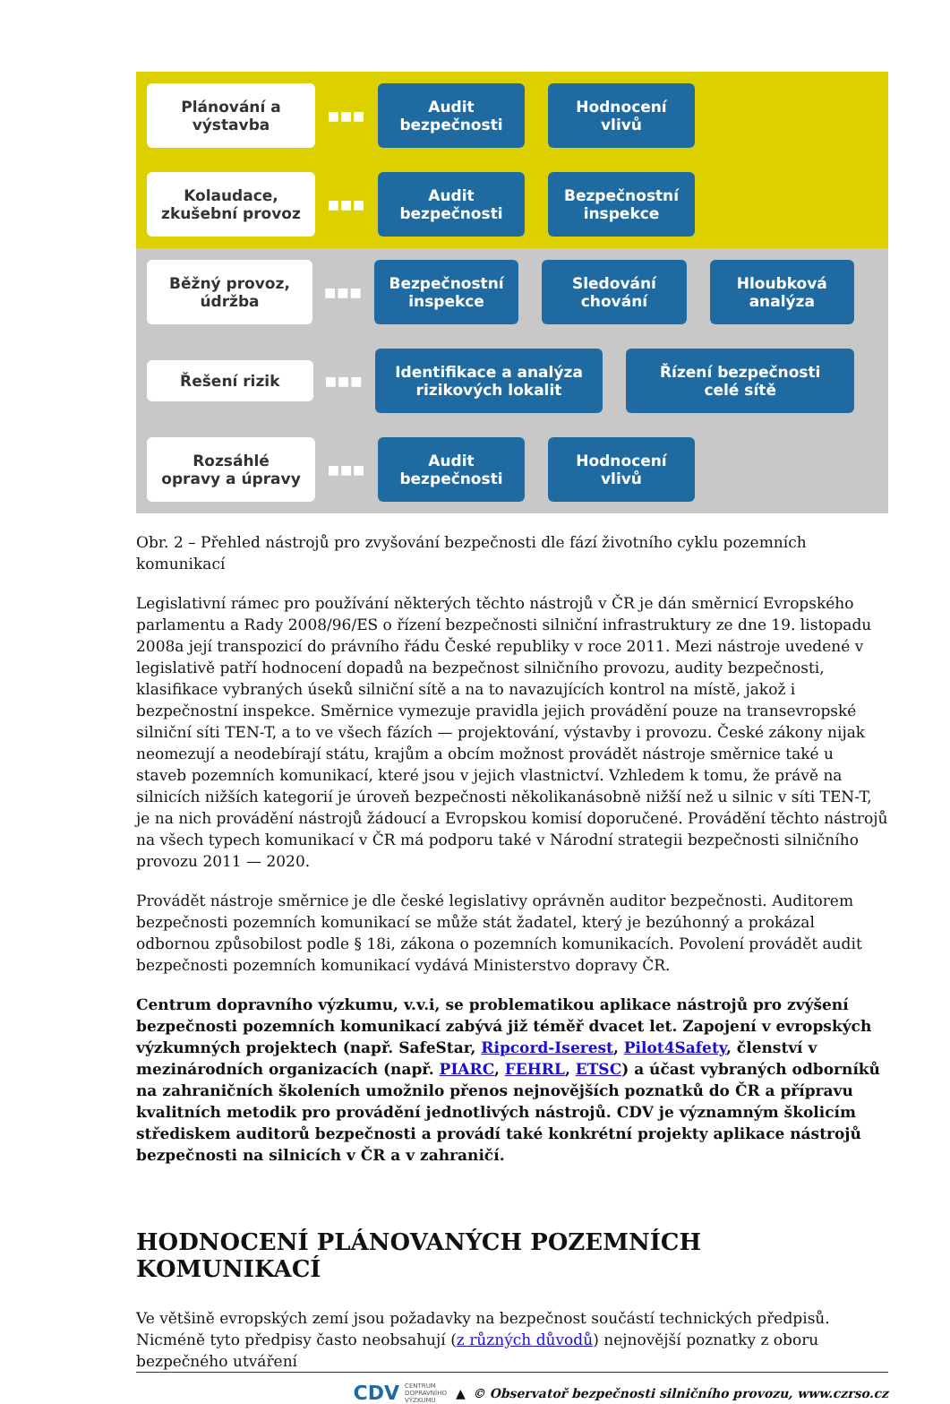Plánování a
výstavba
■■■
Audit
bezpečnosti
Hodnocení
vlivů
Kolaudace,
zkušební provoz
■■■
Audit
bezpečnosti
Bezpečnostní
inspekce
Běžný provoz,
údržba
■■■
Bezpečnostní
inspekce
Sledování
chování
Hloubková
analýza
Řešení rizik
■■■
Identifikace a analýza
rizikových lokalit
Řízení bezpečnosti
celé sítě
Rozsáhlé
opravy a úpravy
■■■
Audit
bezpečnosti
Hodnocení
vlivů
Obr. 2 – Přehled nástrojů pro zvyšování bezpečnosti dle fází životního cyklu pozemních komunikací
Legislativní rámec pro používání některých těchto nástrojů v ČR je dán směrnicí Evropského parlamentu a Rady 2008/96/ES o řízení bezpečnosti silniční infrastruktury ze dne 19. listopadu 2008a její transpozicí do právního řádu České republiky v roce 2011. Mezi nástroje uvedené v legislativě patří hodnocení dopadů na bezpečnost silničního provozu, audity bezpečnosti, klasifikace vybraných úseků silniční sítě a na to navazujících kontrol na místě, jakož i bezpečnostní inspekce. Směrnice vymezuje pravidla jejich provádění pouze na transevropské silniční síti TEN-T, a to ve všech fázích — projektování, výstavby i provozu. České zákony nijak neomezují a neodebírají státu, krajům a obcím možnost provádět nástroje směrnice také u staveb pozemních komunikací, které jsou v jejich vlastnictví. Vzhledem k tomu, že právě na silnicích nižších kategorií je úroveň bezpečnosti několikanásobně nižší než u silnic v síti TEN-T, je na nich provádění nástrojů žádoucí a Evropskou komisí doporučené. Provádění těchto nástrojů na všech typech komunikací v ČR má podporu také v Národní strategii bezpečnosti silničního provozu 2011 — 2020.
Provádět nástroje směrnice je dle české legislativy oprávněn auditor bezpečnosti. Auditorem bezpečnosti pozemních komunikací se může stát žadatel, který je bezúhonný a prokázal odbornou způsobilost podle § 18i, zákona o pozemních komunikacích. Povolení provádět audit bezpečnosti pozemních komunikací vydává Ministerstvo dopravy ČR.
Centrum dopravního výzkumu, v.v.i, se problematikou aplikace nástrojů pro zvýšení bezpečnosti pozemních komunikací zabývá již téměř dvacet let. Zapojení v evropských výzkumných projektech (např. SafeStar, Ripcord-Iserest, Pilot4Safety, členství v mezinárodních organizacích (např. PIARC, FEHRL, ETSC) a účast vybraných odborníků na zahraničních školeních umožnilo přenos nejnovějších poznatků do ČR a přípravu kvalitních metodik pro provádění jednotlivých nástrojů. CDV je významným školicím střediskem auditorů bezpečnosti a provádí také konkrétní projekty aplikace nástrojů bezpečnosti na silnicích v ČR a v zahraničí.
HODNOCENÍ PLÁNOVANÝCH POZEMNÍCH KOMUNIKACÍ
Ve většině evropských zemí jsou požadavky na bezpečnost součástí technických předpisů. Nicméně tyto předpisy často neobsahují (z různých důvodů) nejnovější poznatky z oboru bezpečného utváření
CDV CENTRUM
DOPRAVNÍHO
VÝZKUMU ▲ © Observatoř bezpečnosti silničního provozu, www.czrso.cz